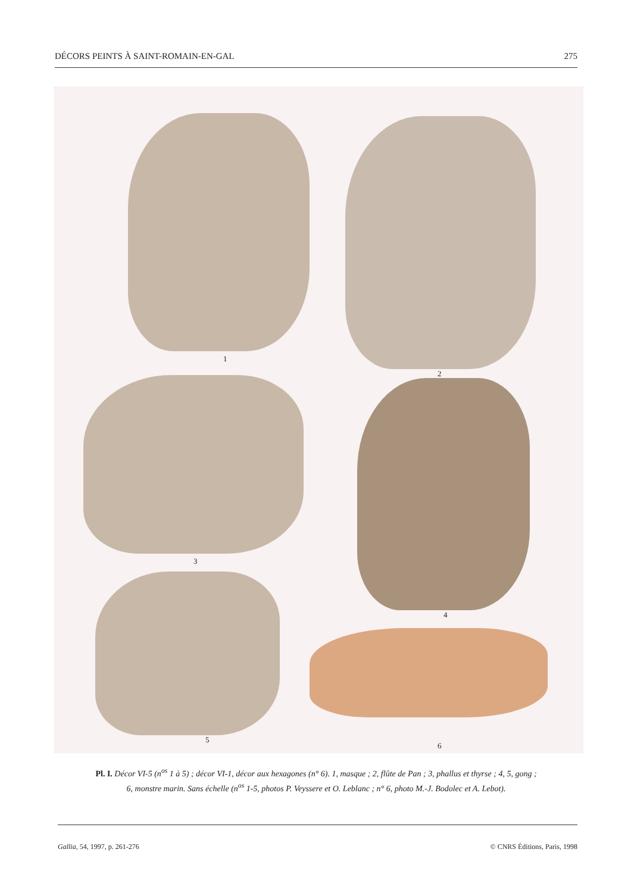DÉCORS PEINTS À SAINT-ROMAIN-EN-GAL 275
1
2
3
4
5
6
Pl. I. Décor VI-5 (n<sup>os</sup> 1 à 5) ; décor VI-1, décor aux hexagones (n° 6). 1, masque ; 2, flûte de Pan ; 3, phallus et thyrse ; 4, 5, gong ;
6, monstre marin. Sans échelle (n<sup>os</sup> 1-5, photos P. Veyssere et O. Leblanc ; n° 6, photo M.-J. Bodolec et A. Lebot).
Gallia, 54, 1997, p. 261-276 © CNRS Éditions, Paris, 1998